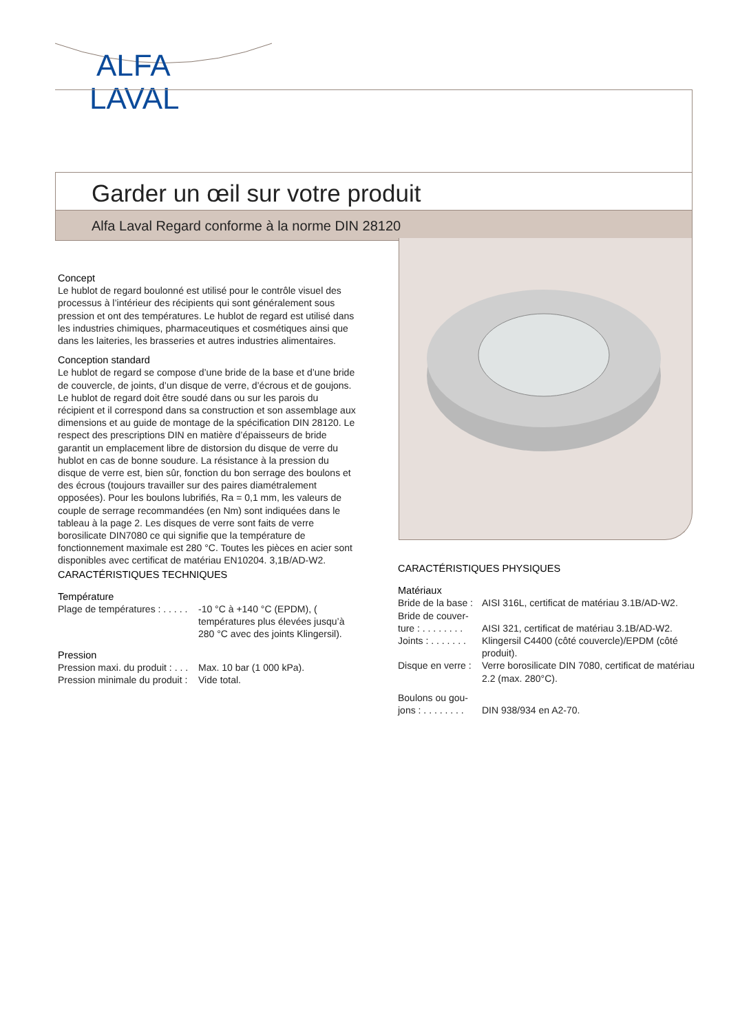ALFA
LAVAL
Garder un œil sur votre produit
Alfa Laval Regard conforme à la norme DIN 28120
Concept
Le hublot de regard boulonné est utilisé pour le contrôle visuel des processus à l’intérieur des récipients qui sont généralement sous pression et ont des températures. Le hublot de regard est utilisé dans les industries chimiques, pharmaceutiques et cosmétiques ainsi que dans les laiteries, les brasseries et autres industries alimentaires.
Conception standard
Le hublot de regard se compose d’une bride de la base et d’une bride de couvercle, de joints, d’un disque de verre, d’écrous et de goujons. Le hublot de regard doit être soudé dans ou sur les parois du récipient et il correspond dans sa construction et son assemblage aux dimensions et au guide de montage de la spécification DIN 28120. Le respect des prescriptions DIN en matière d’épaisseurs de bride garantit un emplacement libre de distorsion du disque de verre du hublot en cas de bonne soudure. La résistance à la pression du disque de verre est, bien sûr, fonction du bon serrage des boulons et des écrous (toujours travailler sur des paires diamétralement opposées). Pour les boulons lubrifiés, Ra = 0,1 mm, les valeurs de couple de serrage recommandées (en Nm) sont indiquées dans le tableau à la page 2. Les disques de verre sont faits de verre borosilicate DIN7080 ce qui signifie que la température de fonctionnement maximale est 280 °C. Toutes les pièces en acier sont disponibles avec certificat de matériau EN10204. 3,1B/AD-W2.
CARACTÉRISTIQUES TECHNIQUES
Température
| Plage de températures : . . . . . | -10 °C à +140 °C (EPDM), ( températures plus élevées jusqu’à 280 °C avec des joints Klingersil). |
Pression
| Pression maxi. du produit : . . . | Max. 10 bar (1 000 kPa). |
| Pression minimale du produit : | Vide total. |
CARACTÉRISTIQUES PHYSIQUES
Matériaux
| Bride de la base : | AISI 316L, certificat de matériau 3.1B/AD-W2. |
| Bride de couver- ture : . . . . . . . . | AISI 321, certificat de matériau 3.1B/AD-W2. |
| Joints : . . . . . . . | Klingersil C4400 (côté couvercle)/EPDM (côté produit). |
| Disque en verre : | Verre borosilicate DIN 7080, certificat de matériau 2.2 (max. 280°C). |
| Boulons ou gou- jons : . . . . . . . . | DIN 938/934 en A2-70. |